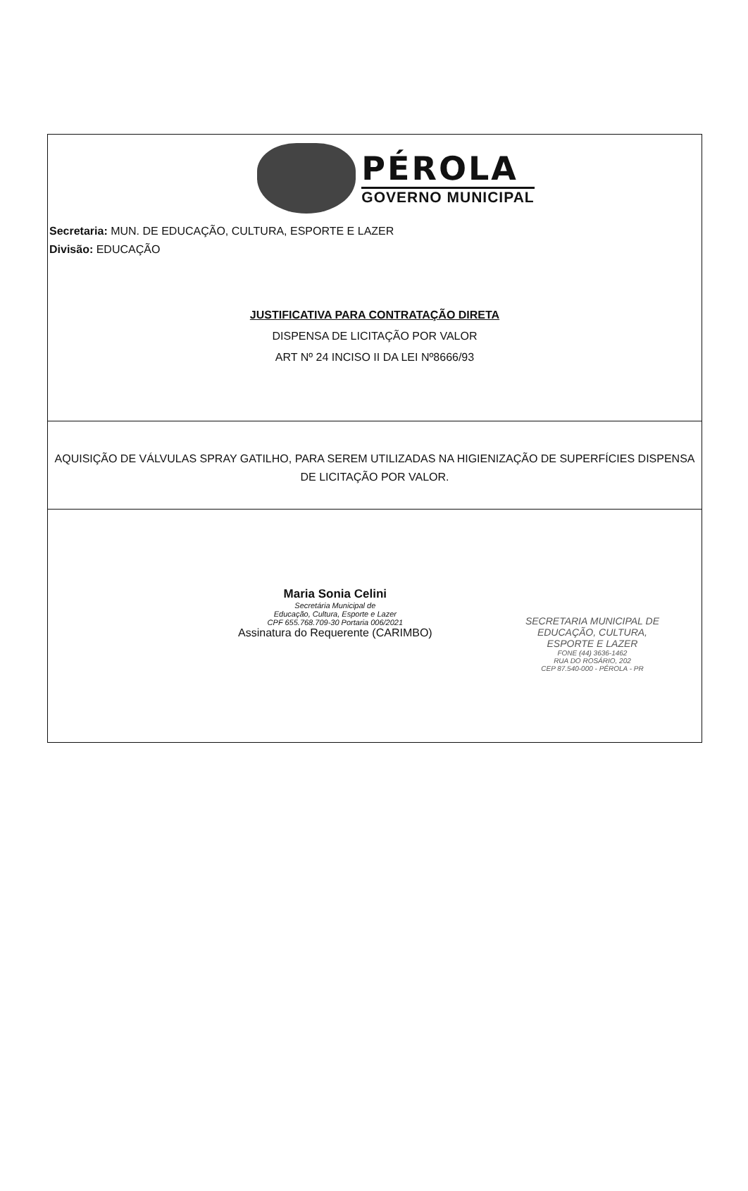PÉROLA
GOVERNO MUNICIPAL
Secretaria: MUN. DE EDUCAÇÃO, CULTURA, ESPORTE E LAZER
Divisão: EDUCAÇÃO
JUSTIFICATIVA PARA CONTRATAÇÃO DIRETA
DISPENSA DE LICITAÇÃO POR VALOR
ART Nº 24 INCISO II DA LEI Nº8666/93
AQUISIÇÃO DE VÁLVULAS SPRAY GATILHO, PARA SEREM UTILIZADAS NA HIGIENIZAÇÃO DE SUPERFÍCIES DISPENSA
DE LICITAÇÃO POR VALOR.
Maria Sonia Celini
Secretária Municipal de
Educação, Cultura, Esporte e Lazer
CPF 655.768.709-30 Portaria 006/2021
Assinatura do Requerente (CARIMBO)
SECRETARIA MUNICIPAL DE
EDUCAÇÃO, CULTURA,
ESPORTE E LAZER
FONE (44) 3636-1462
RUA DO ROSÁRIO, 202
CEP 87.540-000 - PÉROLA - PR